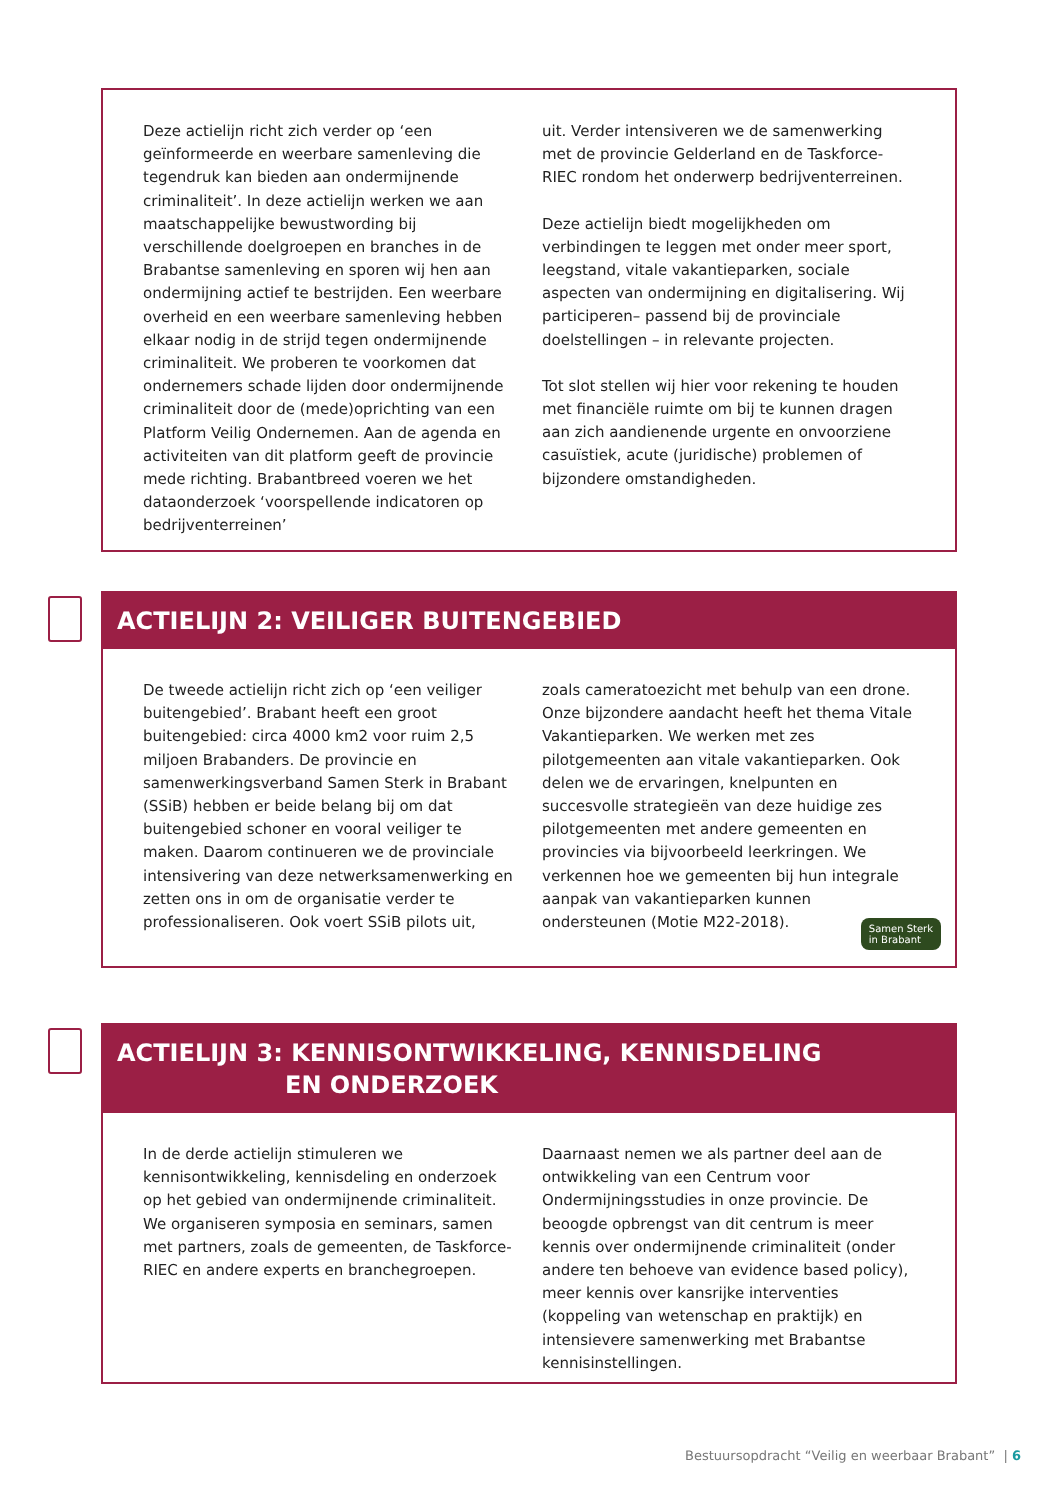Deze actielijn richt zich verder op ‘een geïnformeerde en weerbare samenleving die tegendruk kan bieden aan ondermijnende criminaliteit’. In deze actielijn werken we aan maatschappelijke bewustwording bij verschillende doelgroepen en branches in de Brabantse samenleving en sporen wij hen aan ondermijning actief te bestrijden. Een weerbare overheid en een weerbare samenleving hebben elkaar nodig in de strijd tegen ondermijnende criminaliteit. We proberen te voorkomen dat ondernemers schade lijden door ondermijnende criminaliteit door de (mede)oprichting van een Platform Veilig Ondernemen. Aan de agenda en activiteiten van dit platform geeft de provincie mede richting. Brabantbreed voeren we het dataonderzoek ‘voorspellende indicatoren op bedrijventerreinen’
uit. Verder intensiveren we de samenwerking met de provincie Gelderland en de Taskforce-RIEC rondom het onderwerp bedrijventerreinen.
Deze actielijn biedt mogelijkheden om verbindingen te leggen met onder meer sport, leegstand, vitale vakantieparken, sociale aspecten van ondermijning en digitalisering. Wij participeren– passend bij de provinciale doelstellingen – in relevante projecten.
Tot slot stellen wij hier voor rekening te houden met financiële ruimte om bij te kunnen dragen aan zich aandienende urgente en onvoorziene casuïstiek, acute (juridische) problemen of bijzondere omstandigheden.
ACTIELIJN 2: VEILIGER BUITENGEBIED
De tweede actielijn richt zich op ‘een veiliger buitengebied’. Brabant heeft een groot buitengebied: circa 4000 km2 voor ruim 2,5 miljoen Brabanders. De provincie en samenwerkingsverband Samen Sterk in Brabant (SSiB) hebben er beide belang bij om dat buitengebied schoner en vooral veiliger te maken. Daarom continueren we de provinciale intensivering van deze netwerksamenwerking en zetten ons in om de organisatie verder te professionaliseren. Ook voert SSiB pilots uit,
zoals cameratoezicht met behulp van een drone. Onze bijzondere aandacht heeft het thema Vitale Vakantieparken. We werken met zes pilotgemeenten aan vitale vakantieparken. Ook delen we de ervaringen, knelpunten en succesvolle strategieën van deze huidige zes pilotgemeenten met andere gemeenten en provincies via bijvoorbeeld leerkringen. We verkennen hoe we gemeenten bij hun integrale aanpak van vakantieparken kunnen ondersteunen (Motie M22-2018).
Samen Sterk
in Brabant
ACTIELIJN 3: KENNISONTWIKKELING, KENNISDELING
EN ONDERZOEK
In de derde actielijn stimuleren we kennisontwikkeling, kennisdeling en onderzoek op het gebied van ondermijnende criminaliteit. We organiseren symposia en seminars, samen met partners, zoals de gemeenten, de Taskforce-RIEC en andere experts en branchegroepen.
Daarnaast nemen we als partner deel aan de ontwikkeling van een Centrum voor Ondermijningsstudies in onze provincie. De beoogde opbrengst van dit centrum is meer kennis over ondermijnende criminaliteit (onder andere ten behoeve van evidence based policy), meer kennis over kansrijke interventies (koppeling van wetenschap en praktijk) en intensievere samenwerking met Brabantse kennisinstellingen.
Bestuursopdracht “Veilig en weerbaar Brabant” | 6